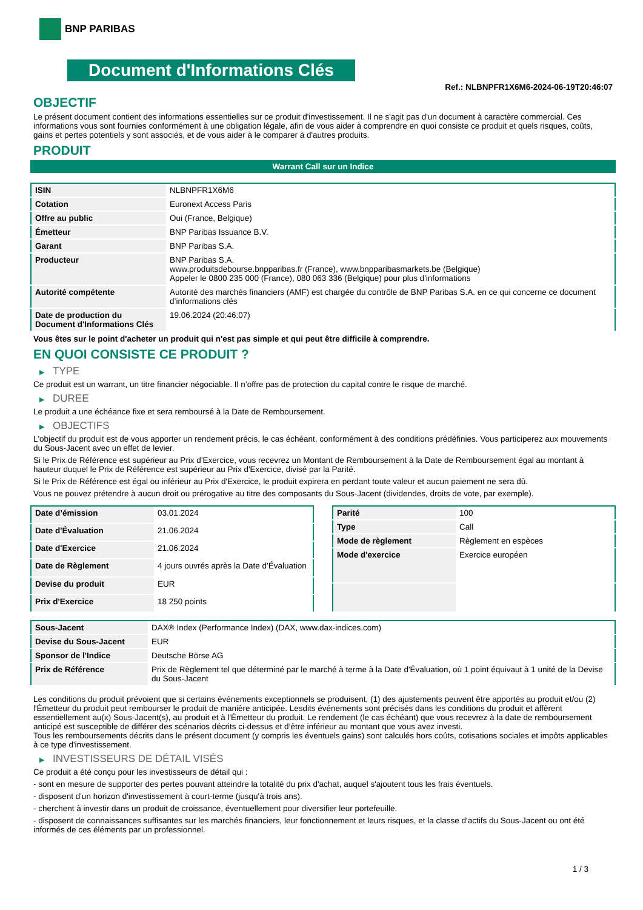BNP PARIBAS
Document d'Informations Clés
Ref.: NLBNPFR1X6M6-2024-06-19T20:46:07
OBJECTIF
Le présent document contient des informations essentielles sur ce produit d'investissement. Il ne s'agit pas d'un document à caractère commercial. Ces informations vous sont fournies conformément à une obligation légale, afin de vous aider à comprendre en quoi consiste ce produit et quels risques, coûts, gains et pertes potentiels y sont associés, et de vous aider à le comparer à d'autres produits.
PRODUIT
Warrant Call sur un Indice
| ISIN | NLBNPFR1X6M6 |
| Cotation | Euronext Access Paris |
| Offre au public | Oui (France, Belgique) |
| Émetteur | BNP Paribas Issuance B.V. |
| Garant | BNP Paribas S.A. |
| Producteur | BNP Paribas S.A. www.produitsdebourse.bnpparibas.fr (France), www.bnpparibasmarkets.be (Belgique) Appeler le 0800 235 000 (France), 080 063 336 (Belgique) pour plus d'informations |
| Autorité compétente | Autorité des marchés financiers (AMF) est chargée du contrôle de BNP Paribas S.A. en ce qui concerne ce document d’informations clés |
| Date de production du Document d'Informations Clés | 19.06.2024 (20:46:07) |
Vous êtes sur le point d'acheter un produit qui n'est pas simple et qui peut être difficile à comprendre.
EN QUOI CONSISTE CE PRODUIT ?
▶ TYPE
Ce produit est un warrant, un titre financier négociable. Il n’offre pas de protection du capital contre le risque de marché.
▶ DUREE
Le produit a une échéance fixe et sera remboursé à la Date de Remboursement.
▶ OBJECTIFS
L'objectif du produit est de vous apporter un rendement précis, le cas échéant, conformément à des conditions prédéfinies. Vous participerez aux mouvements du Sous-Jacent avec un effet de levier.
Si le Prix de Référence est supérieur au Prix d'Exercice, vous recevrez un Montant de Remboursement à la Date de Remboursement égal au montant à hauteur duquel le Prix de Référence est supérieur au Prix d'Exercice, divisé par la Parité.
Si le Prix de Référence est égal ou inférieur au Prix d'Exercice, le produit expirera en perdant toute valeur et aucun paiement ne sera dû.
Vous ne pouvez prétendre à aucun droit ou prérogative au titre des composants du Sous-Jacent (dividendes, droits de vote, par exemple).
| Date d’émission | 03.01.2024 |
| Date d'Évaluation | 21.06.2024 |
| Date d'Exercice | 21.06.2024 |
| Date de Règlement | 4 jours ouvrés après la Date d'Évaluation |
| Devise du produit | EUR |
| Prix d'Exercice | 18 250 points |
| Parité | 100 |
| Type | Call |
| Mode de règlement | Règlement en espèces |
| Mode d'exercice | Exercice européen |
| Sous-Jacent | DAX® Index (Performance Index) (DAX, www.dax-indices.com) |
| Devise du Sous-Jacent | EUR |
| Sponsor de l'Indice | Deutsche Börse AG |
| Prix de Référence | Prix de Règlement tel que déterminé par le marché à terme à la Date d'Évaluation, où 1 point équivaut à 1 unité de la Devise du Sous-Jacent |
Les conditions du produit prévoient que si certains événements exceptionnels se produisent, (1) des ajustements peuvent être apportés au produit et/ou (2) l'Émetteur du produit peut rembourser le produit de manière anticipée. Lesdits événements sont précisés dans les conditions du produit et affèrent essentiellement au(x) Sous-Jacent(s), au produit et à l'Émetteur du produit. Le rendement (le cas échéant) que vous recevrez à la date de remboursement anticipé est susceptible de différer des scénarios décrits ci-dessus et d’être inférieur au montant que vous avez investi.
Tous les remboursements décrits dans le présent document (y compris les éventuels gains) sont calculés hors coûts, cotisations sociales et impôts applicables à ce type d'investissement.
▶ INVESTISSEURS DE DÉTAIL VISÉS
Ce produit a été conçu pour les investisseurs de détail qui :
- sont en mesure de supporter des pertes pouvant atteindre la totalité du prix d'achat, auquel s'ajoutent tous les frais éventuels.
- disposent d'un horizon d'investissement à court-terme (jusqu'à trois ans).
- cherchent à investir dans un produit de croissance, éventuellement pour diversifier leur portefeuille.
- disposent de connaissances suffisantes sur les marchés financiers, leur fonctionnement et leurs risques, et la classe d'actifs du Sous-Jacent ou ont été informés de ces éléments par un professionnel.
1 / 3